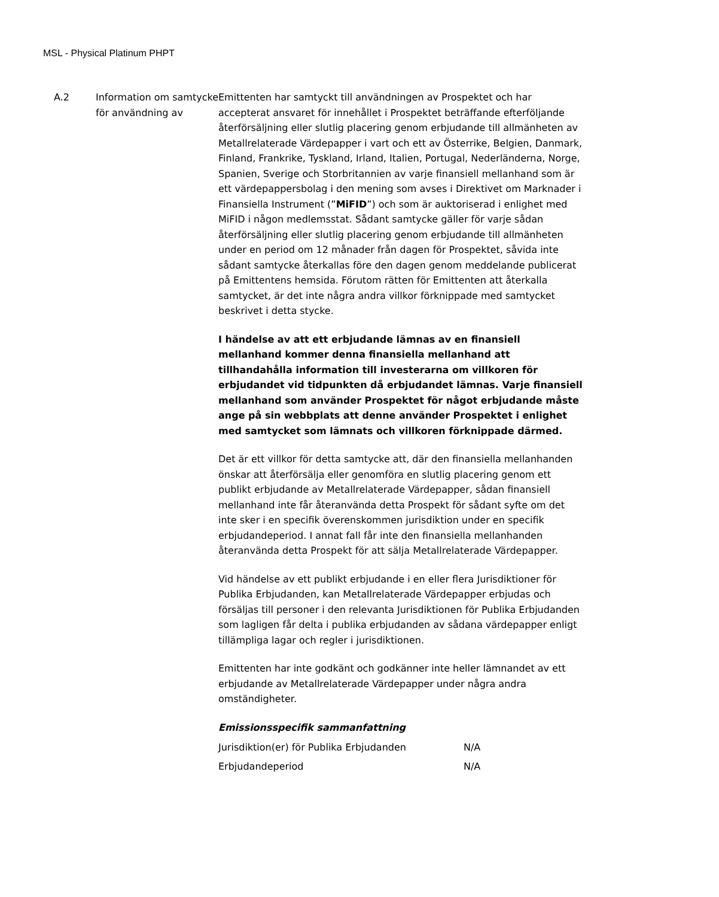MSL - Physical Platinum PHPT
A.2 Information om samtycke för användning av
Emittenten har samtyckt till användningen av Prospektet och har accepterat ansvaret för innehållet i Prospektet beträffande efterföljande återförsäljning eller slutlig placering genom erbjudande till allmänheten av Metallrelaterade Värdepapper i vart och ett av Österrike, Belgien, Danmark, Finland, Frankrike, Tyskland, Irland, Italien, Portugal, Nederländerna, Norge, Spanien, Sverige och Storbritannien av varje finansiell mellanhand som är ett värdepappersbolag i den mening som avses i Direktivet om Marknader i Finansiella Instrument (”MiFID”) och som är auktoriserad i enlighet med MiFID i någon medlemsstat. Sådant samtycke gäller för varje sådan återförsäljning eller slutlig placering genom erbjudande till allmänheten under en period om 12 månader från dagen för Prospektet, såvida inte sådant samtycke återkallas före den dagen genom meddelande publicerat på Emittentens hemsida. Förutom rätten för Emittenten att återkalla samtycket, är det inte några andra villkor förknippade med samtycket beskrivet i detta stycke.
I händelse av att ett erbjudande lämnas av en finansiell mellanhand kommer denna finansiella mellanhand att tillhandahålla information till investerarna om villkoren för erbjudandet vid tidpunkten då erbjudandet lämnas. Varje finansiell mellanhand som använder Prospektet för något erbjudande måste ange på sin webbplats att denne använder Prospektet i enlighet med samtycket som lämnats och villkoren förknippade därmed.
Det är ett villkor för detta samtycke att, där den finansiella mellanhanden önskar att återförsälja eller genomföra en slutlig placering genom ett publikt erbjudande av Metallrelaterade Värdepapper, sådan finansiell mellanhand inte får återanvända detta Prospekt för sådant syfte om det inte sker i en specifik överenskommen jurisdiktion under en specifik erbjudandeperiod. I annat fall får inte den finansiella mellanhanden återanvända detta Prospekt för att sälja Metallrelaterade Värdepapper.
Vid händelse av ett publikt erbjudande i en eller flera Jurisdiktioner för Publika Erbjudanden, kan Metallrelaterade Värdepapper erbjudas och försäljas till personer i den relevanta Jurisdiktionen för Publika Erbjudanden som lagligen får delta i publika erbjudanden av sådana värdepapper enligt tillämpliga lagar och regler i jurisdiktionen.
Emittenten har inte godkänt och godkänner inte heller lämnandet av ett erbjudande av Metallrelaterade Värdepapper under några andra omständigheter.
Emissionsspecifik sammanfattning
| Jurisdiktion(er) för Publika Erbjudanden | N/A |
| Erbjudandeperiod | N/A |